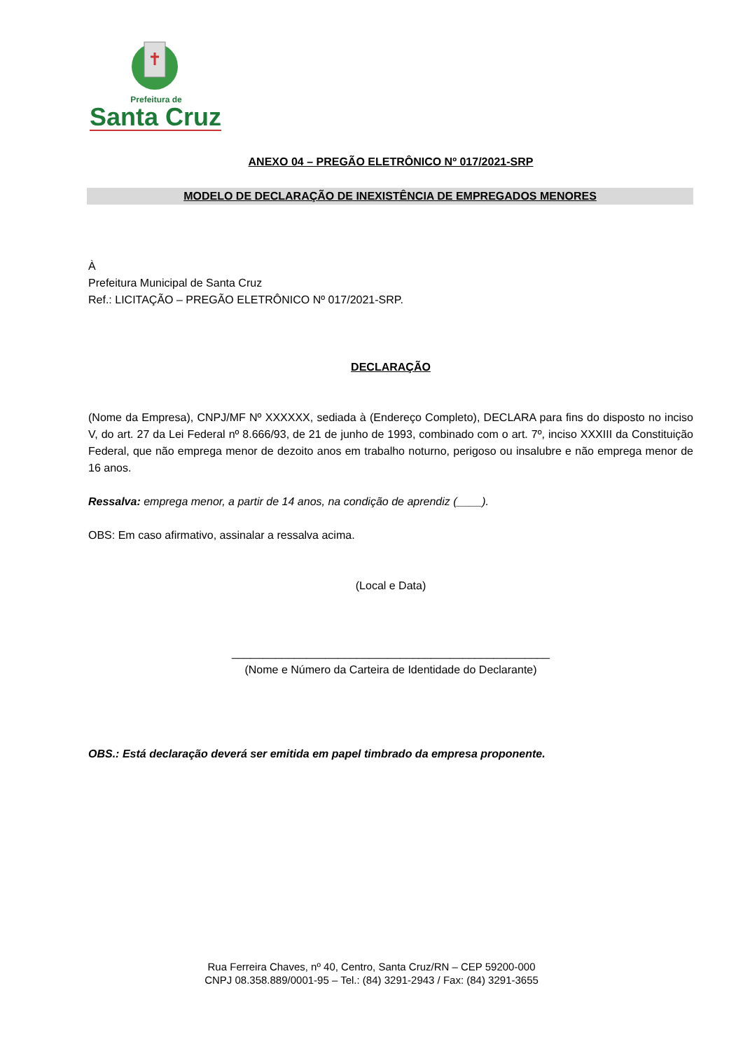Prefeitura de
Santa Cruz
ANEXO 04 – PREGÃO ELETRÔNICO Nº 017/2021-SRP
MODELO DE DECLARAÇÃO DE INEXISTÊNCIA DE EMPREGADOS MENORES
À
Prefeitura Municipal de Santa Cruz
Ref.: LICITAÇÃO – PREGÃO ELETRÔNICO Nº 017/2021-SRP.
DECLARAÇÃO
(Nome da Empresa), CNPJ/MF Nº XXXXXX, sediada à (Endereço Completo), DECLARA para fins do disposto no inciso V, do art. 27 da Lei Federal nº 8.666/93, de 21 de junho de 1993, combinado com o art. 7º, inciso XXXIII da Constituição Federal, que não emprega menor de dezoito anos em trabalho noturno, perigoso ou insalubre e não emprega menor de 16 anos.
Ressalva: emprega menor, a partir de 14 anos, na condição de aprendiz (____).
OBS: Em caso afirmativo, assinalar a ressalva acima.
(Local e Data)
___________________________________________________
(Nome e Número da Carteira de Identidade do Declarante)
OBS.: Está declaração deverá ser emitida em papel timbrado da empresa proponente.
Rua Ferreira Chaves, nº 40, Centro, Santa Cruz/RN – CEP 59200-000
CNPJ 08.358.889/0001-95 – Tel.: (84) 3291-2943 / Fax: (84) 3291-3655